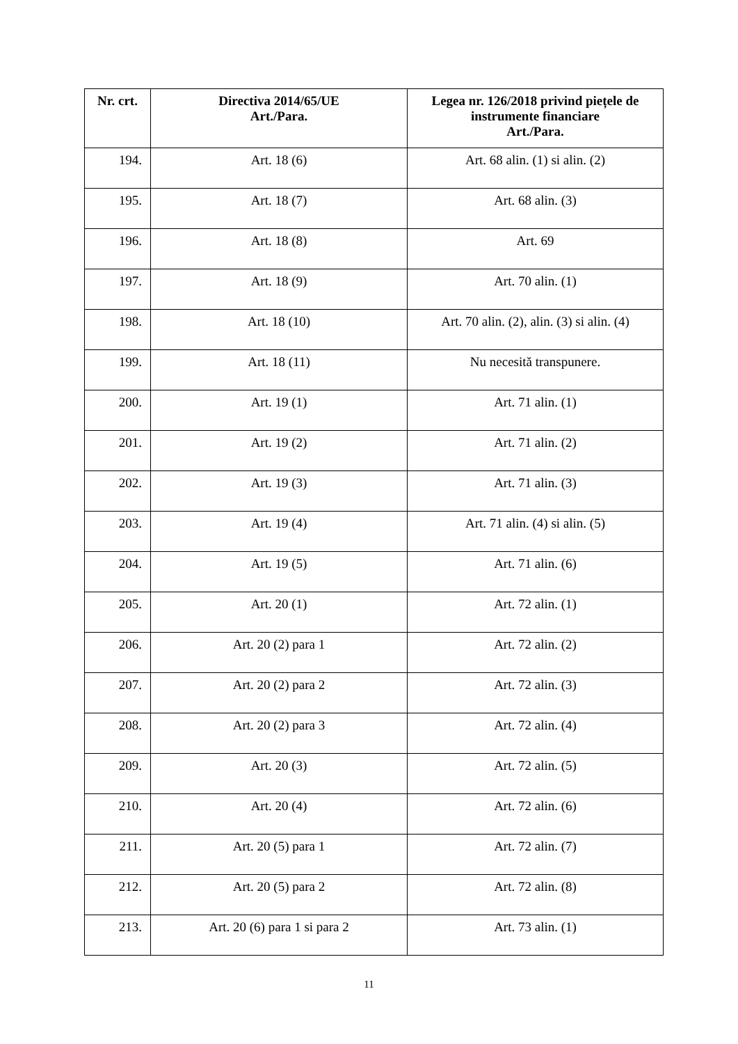| Nr. crt. | Directiva 2014/65/UE Art./Para. | Legea nr. 126/2018 privind piețele de instrumente financiare Art./Para. |
| --- | --- | --- |
| 194. | Art. 18 (6) | Art. 68 alin. (1) si alin. (2) |
| 195. | Art. 18 (7) | Art. 68 alin. (3) |
| 196. | Art. 18 (8) | Art. 69 |
| 197. | Art. 18 (9) | Art. 70 alin. (1) |
| 198. | Art. 18 (10) | Art. 70 alin. (2), alin. (3) si alin. (4) |
| 199. | Art. 18 (11) | Nu necesită transpunere. |
| 200. | Art. 19 (1) | Art. 71 alin. (1) |
| 201. | Art. 19 (2) | Art. 71 alin. (2) |
| 202. | Art. 19 (3) | Art. 71 alin. (3) |
| 203. | Art. 19 (4) | Art. 71 alin. (4) si alin. (5) |
| 204. | Art. 19 (5) | Art. 71 alin. (6) |
| 205. | Art. 20 (1) | Art. 72 alin. (1) |
| 206. | Art. 20 (2) para 1 | Art. 72 alin. (2) |
| 207. | Art. 20 (2) para 2 | Art. 72 alin. (3) |
| 208. | Art. 20 (2) para 3 | Art. 72 alin. (4) |
| 209. | Art. 20 (3) | Art. 72 alin. (5) |
| 210. | Art. 20 (4) | Art. 72 alin. (6) |
| 211. | Art. 20 (5) para 1 | Art. 72 alin. (7) |
| 212. | Art. 20 (5) para 2 | Art. 72 alin. (8) |
| 213. | Art. 20 (6) para 1 si para 2 | Art. 73 alin. (1) |
11